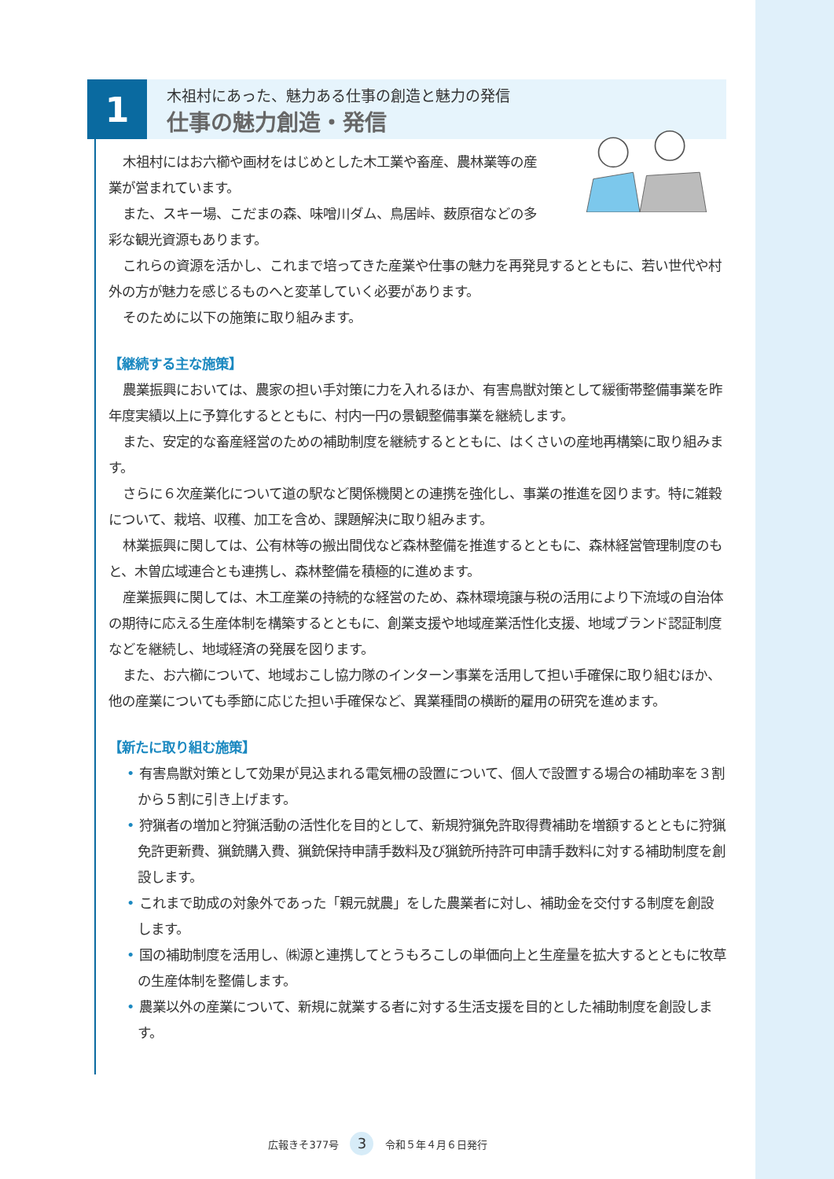1
木祖村にあった、魅力ある仕事の創造と魅力の発信
仕事の魅力創造・発信
木祖村にはお六櫛や画材をはじめとした木工業や畜産、農林業等の産業が営まれています。
また、スキー場、こだまの森、味噌川ダム、鳥居峠、薮原宿などの多彩な観光資源もあります。
これらの資源を活かし、これまで培ってきた産業や仕事の魅力を再発見するとともに、若い世代や村外の方が魅力を感じるものへと変革していく必要があります。
そのために以下の施策に取り組みます。
【継続する主な施策】
農業振興においては、農家の担い手対策に力を入れるほか、有害鳥獣対策として緩衝帯整備事業を昨年度実績以上に予算化するとともに、村内一円の景観整備事業を継続します。
また、安定的な畜産経営のための補助制度を継続するとともに、はくさいの産地再構築に取り組みます。
さらに６次産業化について道の駅など関係機関との連携を強化し、事業の推進を図ります。特に雑穀について、栽培、収穫、加工を含め、課題解決に取り組みます。
林業振興に関しては、公有林等の搬出間伐など森林整備を推進するとともに、森林経営管理制度のもと、木曽広域連合とも連携し、森林整備を積極的に進めます。
産業振興に関しては、木工産業の持続的な経営のため、森林環境譲与税の活用により下流域の自治体の期待に応える生産体制を構築するとともに、創業支援や地域産業活性化支援、地域ブランド認証制度などを継続し、地域経済の発展を図ります。
また、お六櫛について、地域おこし協力隊のインターン事業を活用して担い手確保に取り組むほか、他の産業についても季節に応じた担い手確保など、異業種間の横断的雇用の研究を進めます。
【新たに取り組む施策】
• 有害鳥獣対策として効果が見込まれる電気柵の設置について、個人で設置する場合の補助率を３割から５割に引き上げます。
• 狩猟者の増加と狩猟活動の活性化を目的として、新規狩猟免許取得費補助を増額するとともに狩猟免許更新費、猟銃購入費、猟銃保持申請手数料及び猟銃所持許可申請手数料に対する補助制度を創設します。
• これまで助成の対象外であった「親元就農」をした農業者に対し、補助金を交付する制度を創設します。
• 国の補助制度を活用し、㈱源と連携してとうもろこしの単価向上と生産量を拡大するとともに牧草の生産体制を整備します。
• 農業以外の産業について、新規に就業する者に対する生活支援を目的とした補助制度を創設します。
広報きそ377号 3 令和５年４月６日発行